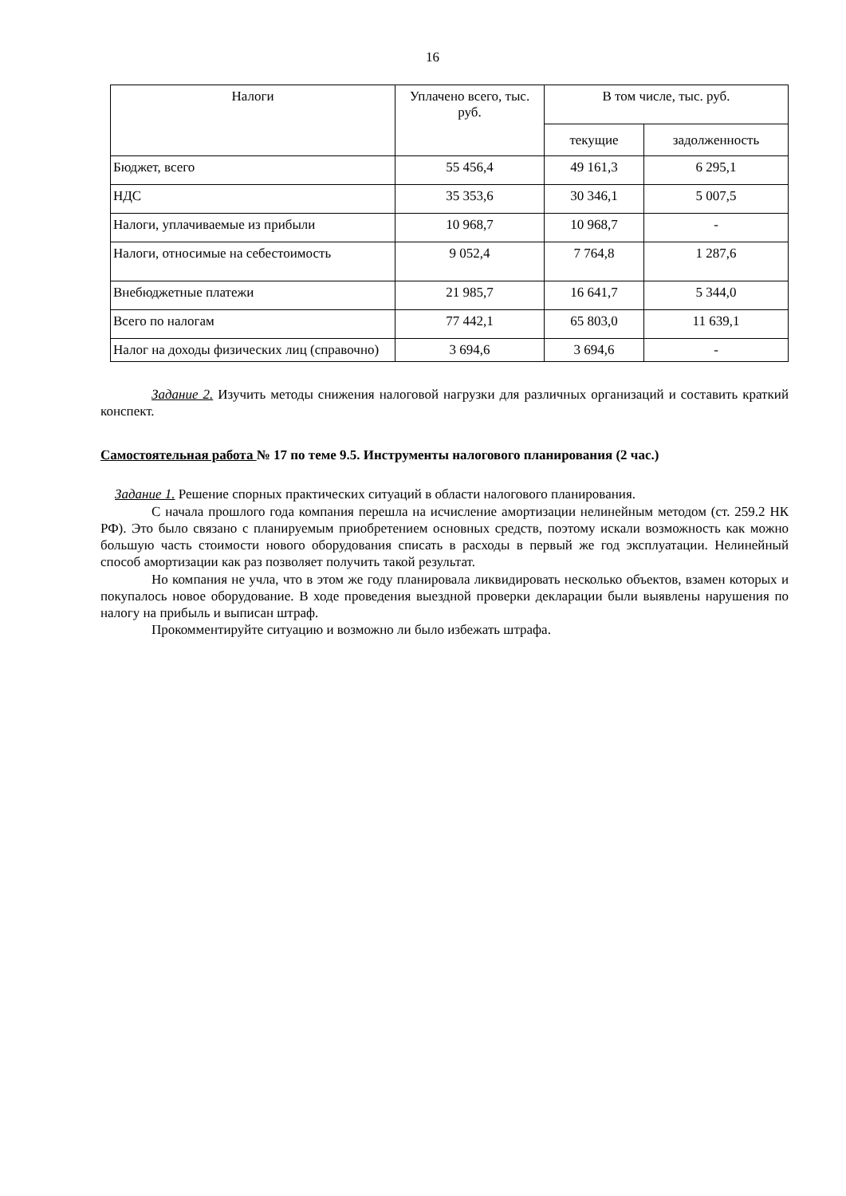16
| Налоги | Уплачено всего, тыс. руб. | В том числе, тыс. руб. | |
| --- | --- | --- | --- |
| | | текущие | задолженность |
| Бюджет, всего | 55 456,4 | 49 161,3 | 6 295,1 |
| НДС | 35 353,6 | 30 346,1 | 5 007,5 |
| Налоги, уплачиваемые из прибыли | 10 968,7 | 10 968,7 | - |
| Налоги, относимые на себестоимость | 9 052,4 | 7 764,8 | 1 287,6 |
| Внебюджетные платежи | 21 985,7 | 16 641,7 | 5 344,0 |
| Всего по налогам | 77 442,1 | 65 803,0 | 11 639,1 |
| Налог на доходы физических лиц (справочно) | 3 694,6 | 3 694,6 | - |
Задание 2. Изучить методы снижения налоговой нагрузки для различных организаций и составить краткий конспект.
Самостоятельная работа № 17 по теме 9.5. Инструменты налогового планирования (2 час.)
Задание 1. Решение спорных практических ситуаций в области налогового планирования.
С начала прошлого года компания перешла на исчисление амортизации нелинейным методом (ст. 259.2 НК РФ). Это было связано с планируемым приобретением основных средств, поэтому искали возможность как можно большую часть стоимости нового оборудования списать в расходы в первый же год эксплуатации. Нелинейный способ амортизации как раз позволяет получить такой результат.
Но компания не учла, что в этом же году планировала ликвидировать несколько объектов, взамен которых и покупалось новое оборудование. В ходе проведения выездной проверки декларации были выявлены нарушения по налогу на прибыль и выписан штраф.
Прокомментируйте ситуацию и возможно ли было избежать штрафа.